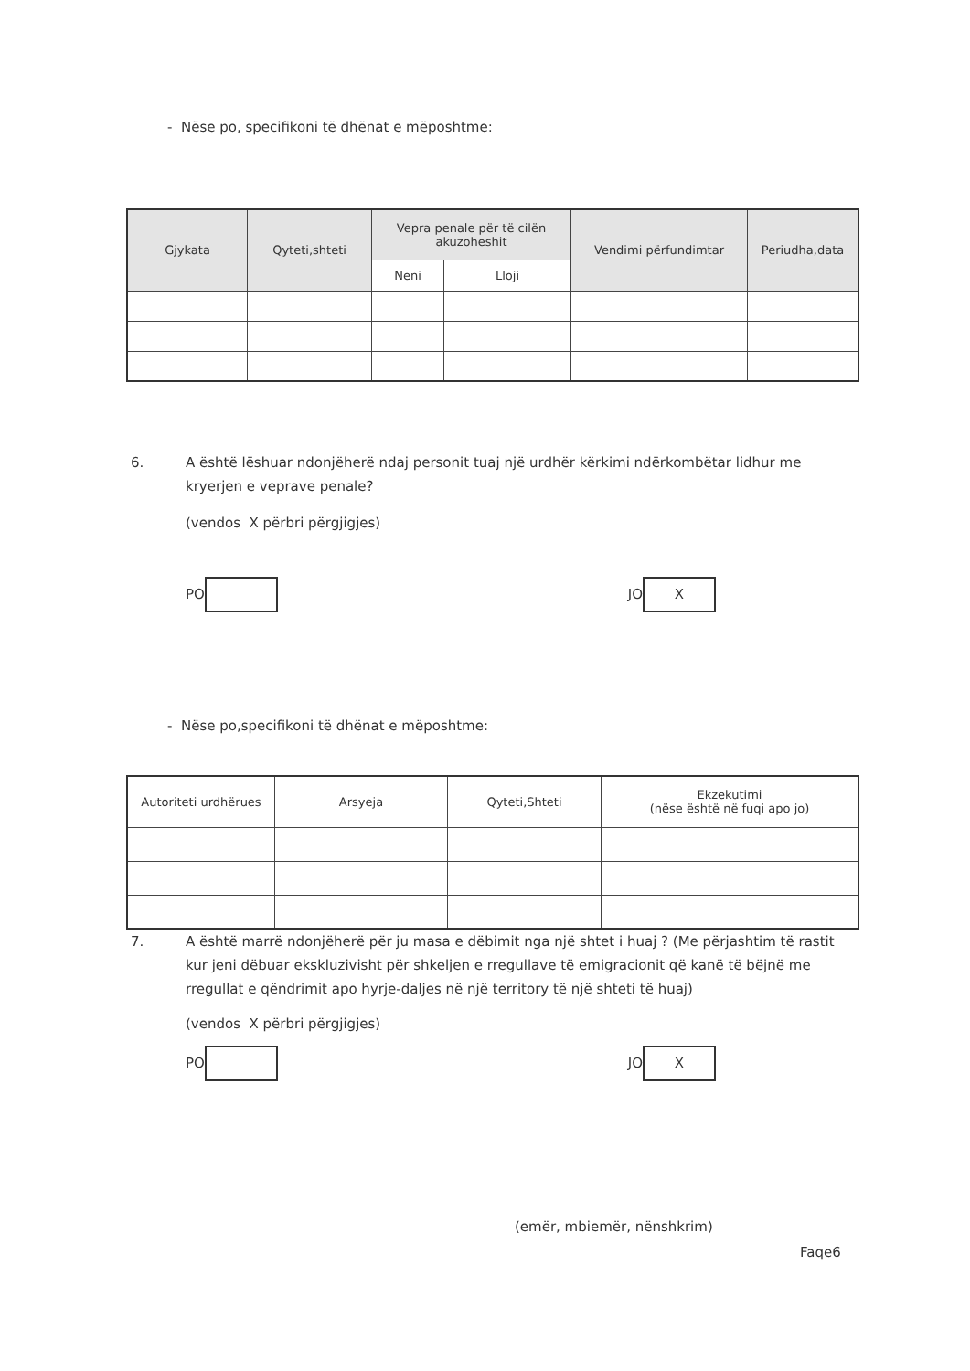- Nëse po, specifikoni të dhënat e mëposhtme:
| Gjykata | Qyteti,shteti | Vepra penale për të cilën akuzoheshit | | Vendimi përfundimtar | Periudha,data |
| --- | --- | --- | --- | --- | --- |
| | | Neni | Lloji | | |
6. A është lëshuar ndonjëherë ndaj personit tuaj një urdhër kërkimi ndërkombëtar lidhur me kryerjen e veprave penale?
(vendos X përbri përgjigjes)
PO JO X
- Nëse po,specifikoni të dhënat e mëposhtme:
| Autoriteti urdhërues | Arsyeja | Qyteti,Shteti | Ekzekutimi (nëse është në fuqi apo jo) |
| --- | --- | --- | --- |
7. A është marrë ndonjëherë për ju masa e dëbimit nga një shtet i huaj ? (Me përjashtim të rastit kur jeni dëbuar ekskluzivisht për shkeljen e rregullave të emigracionit që kanë të bëjnë me rregullat e qëndrimit apo hyrje-daljes në një territory të një shteti të huaj)
(vendos X përbri përgjigjes)
PO JO X
(emër, mbiemër, nënshkrim)
Faqe6